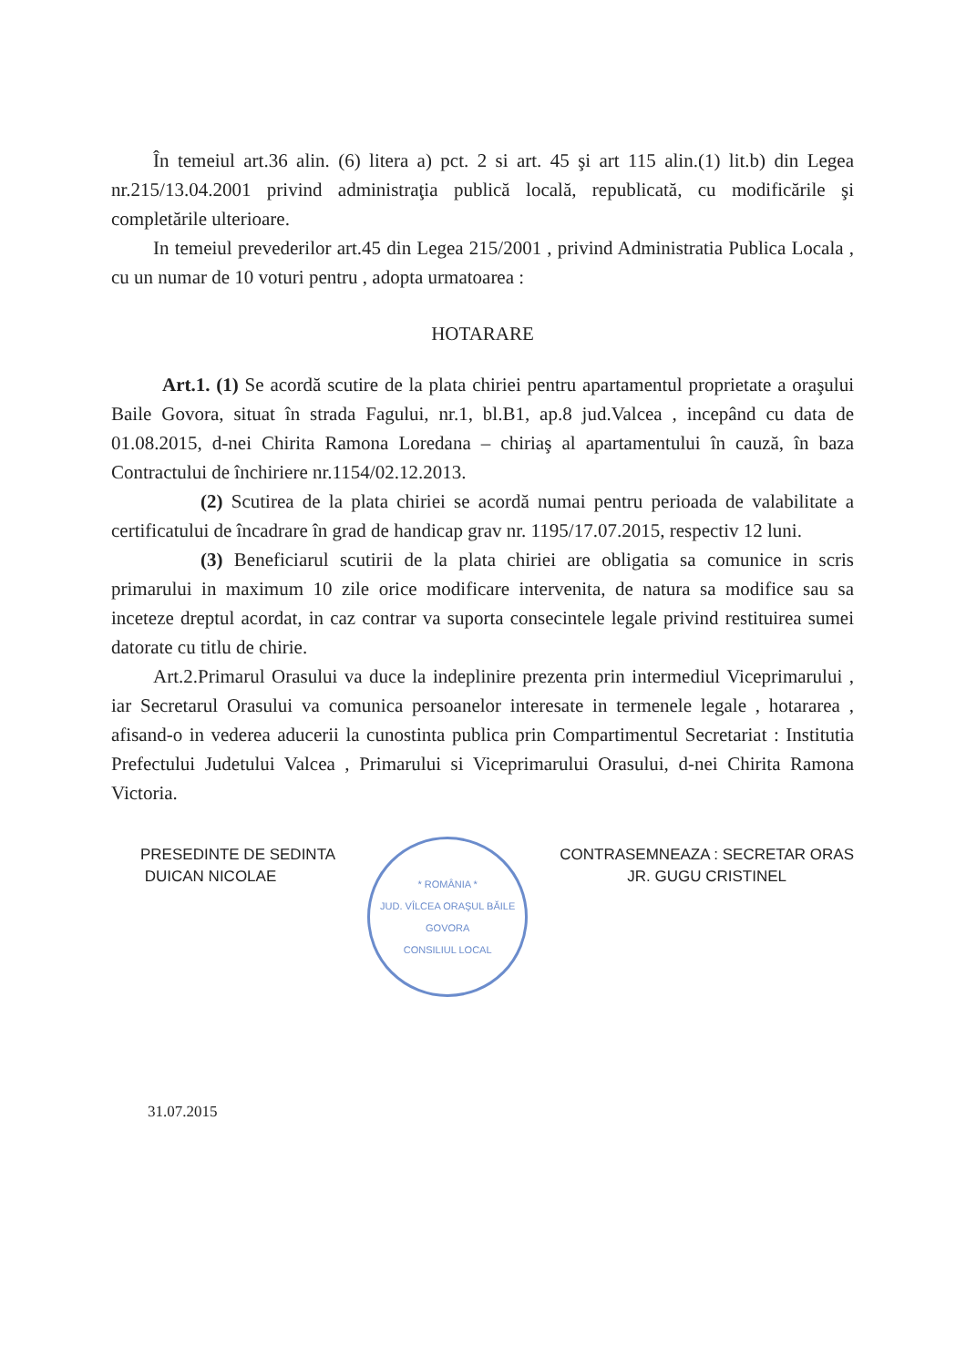În temeiul art.36 alin. (6) litera a) pct. 2 si art. 45 şi art 115 alin.(1) lit.b) din Legea nr.215/13.04.2001 privind administraţia publică locală, republicată, cu modificările şi completările ulterioare.
In temeiul prevederilor art.45 din Legea 215/2001 , privind Administratia Publica Locala , cu un numar de 10 voturi pentru , adopta urmatoarea :
HOTARARE
Art.1. (1) Se acordă scutire de la plata chiriei pentru apartamentul proprietate a oraşului Baile Govora, situat în strada Fagului, nr.1, bl.B1, ap.8 jud.Valcea , incepând cu data de 01.08.2015, d-nei Chirita Ramona Loredana – chiriaş al apartamentului în cauză, în baza Contractului de închiriere nr.1154/02.12.2013.
(2) Scutirea de la plata chiriei se acordă numai pentru perioada de valabilitate a certificatului de încadrare în grad de handicap grav nr. 1195/17.07.2015, respectiv 12 luni.
(3) Beneficiarul scutirii de la plata chiriei are obligatia sa comunice in scris primarului in maximum 10 zile orice modificare intervenita, de natura sa modifice sau sa inceteze dreptul acordat, in caz contrar va suporta consecintele legale privind restituirea sumei datorate cu titlu de chirie.
Art.2.Primarul Orasului va duce la indeplinire prezenta prin intermediul Viceprimarului , iar Secretarul Orasului va comunica persoanelor interesate in termenele legale , hotararea , afisand-o in vederea aducerii la cunostinta publica prin Compartimentul Secretariat : Institutia Prefectului Judetului Valcea , Primarului si Viceprimarului Orasului, d-nei Chirita Ramona Victoria.
PRESEDINTE DE SEDINTA
DUICAN NICOLAE
* ROMÂNIA *
JUD. VÎLCEA ORAŞUL BĂILE GOVORA
CONSILIUL LOCAL
CONTRASEMNEAZA : SECRETAR ORAS
JR. GUGU CRISTINEL
31.07.2015